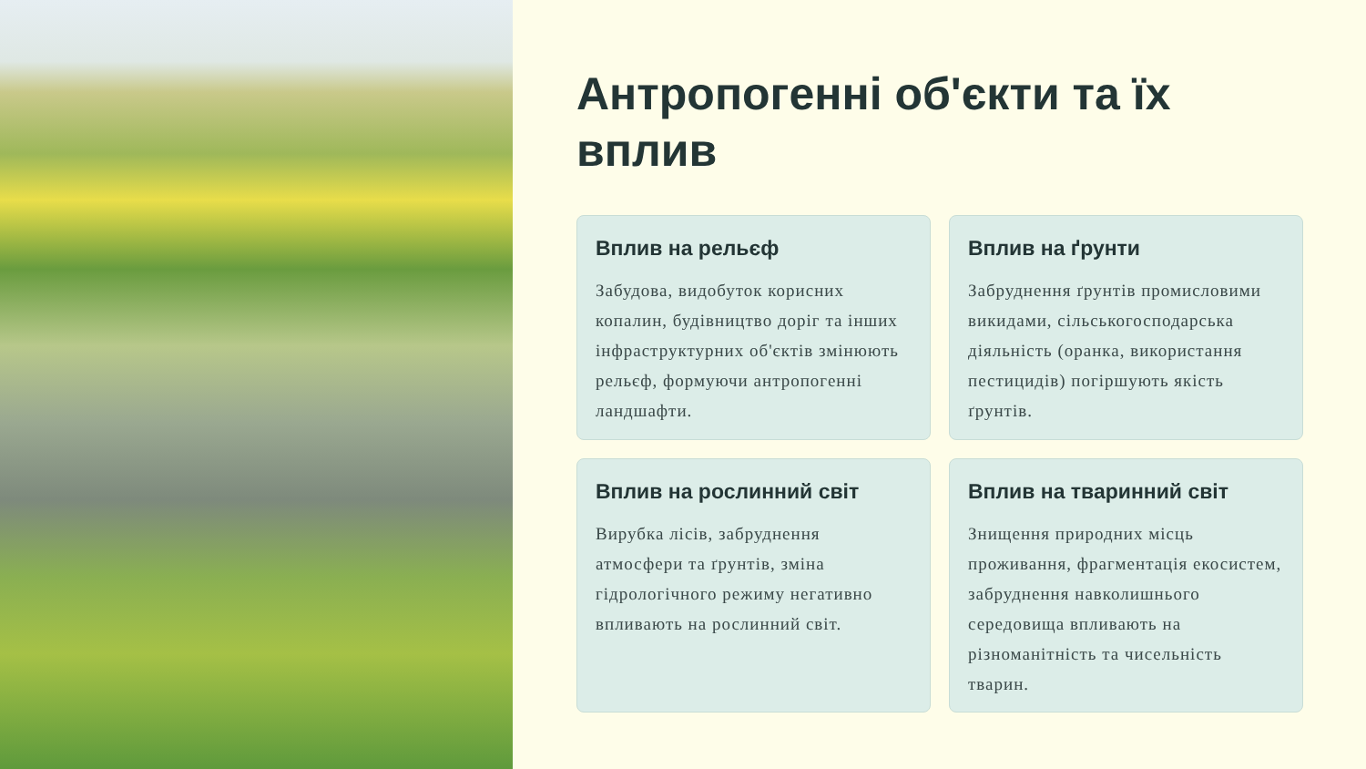Антропогенні об'єкти та їх вплив
Вплив на рельєф
Забудова, видобуток корисних копалин, будівництво доріг та інших інфраструктурних об'єктів змінюють рельєф, формуючи антропогенні ландшафти.
Вплив на ґрунти
Забруднення ґрунтів промисловими викидами, сільськогосподарська діяльність (оранка, використання пестицидів) погіршують якість ґрунтів.
Вплив на рослинний світ
Вирубка лісів, забруднення атмосфери та ґрунтів, зміна гідрологічного режиму негативно впливають на рослинний світ.
Вплив на тваринний світ
Знищення природних місць проживання, фрагментація екосистем, забруднення навколишнього середовища впливають на різноманітність та чисельність тварин.